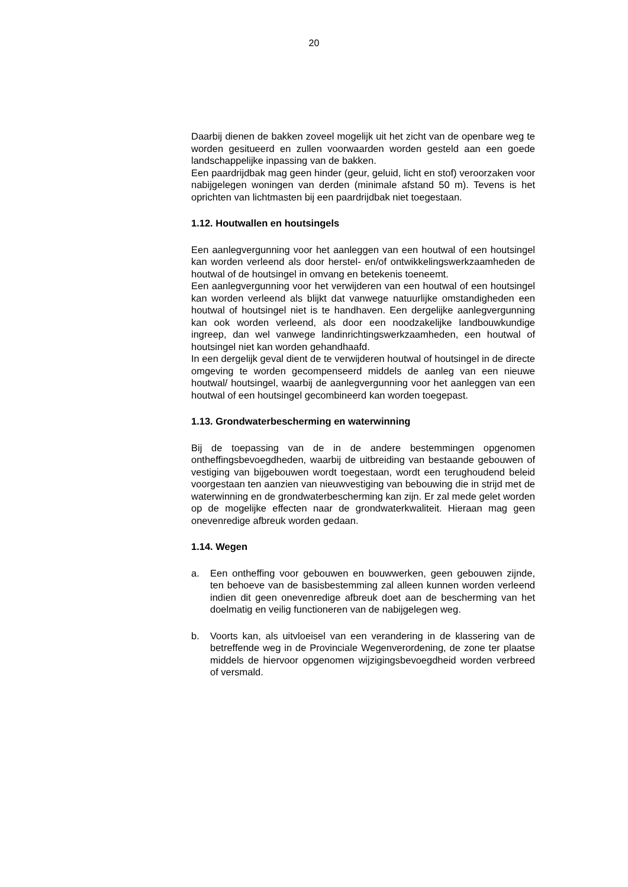20
Daarbij dienen de bakken zoveel mogelijk uit het zicht van de openbare weg te worden gesitueerd en zullen voorwaarden worden gesteld aan een goede landschappelijke inpassing van de bakken.
Een paardrijdbak mag geen hinder (geur, geluid, licht en stof) veroorzaken voor nabijgelegen woningen van derden (minimale afstand 50 m). Tevens is het oprichten van lichtmasten bij een paardrijdbak niet toegestaan.
1.12. Houtwallen en houtsingels
Een aanlegvergunning voor het aanleggen van een houtwal of een houtsingel kan worden verleend als door herstel- en/of ontwikkelingswerkzaamheden de houtwal of de houtsingel in omvang en betekenis toeneemt.
Een aanlegvergunning voor het verwijderen van een houtwal of een houtsingel kan worden verleend als blijkt dat vanwege natuurlijke omstandigheden een houtwal of houtsingel niet is te handhaven. Een dergelijke aanlegvergunning kan ook worden verleend, als door een noodzakelijke landbouwkundige ingreep, dan wel vanwege landinrichtingswerkzaamheden, een houtwal of houtsingel niet kan worden gehandhaafd.
In een dergelijk geval dient de te verwijderen houtwal of houtsingel in de directe omgeving te worden gecompenseerd middels de aanleg van een nieuwe houtwal/ houtsingel, waarbij de aanlegvergunning voor het aanleggen van een houtwal of een houtsingel gecombineerd kan worden toegepast.
1.13. Grondwaterbescherming en waterwinning
Bij de toepassing van de in de andere bestemmingen opgenomen ontheffingsbevoegdheden, waarbij de uitbreiding van bestaande gebouwen of vestiging van bijgebouwen wordt toegestaan, wordt een terughoudend beleid voorgestaan ten aanzien van nieuwvestiging van bebouwing die in strijd met de waterwinning en de grondwaterbescherming kan zijn. Er zal mede gelet worden op de mogelijke effecten naar de grondwaterkwaliteit. Hieraan mag geen onevenredige afbreuk worden gedaan.
1.14. Wegen
a. Een ontheffing voor gebouwen en bouwwerken, geen gebouwen zijnde, ten behoeve van de basisbestemming zal alleen kunnen worden verleend indien dit geen onevenredige afbreuk doet aan de bescherming van het doelmatig en veilig functioneren van de nabijgelegen weg.
b. Voorts kan, als uitvloeisel van een verandering in de klassering van de betreffende weg in de Provinciale Wegenverordening, de zone ter plaatse middels de hiervoor opgenomen wijzigingsbevoegdheid worden verbreed of versmald.